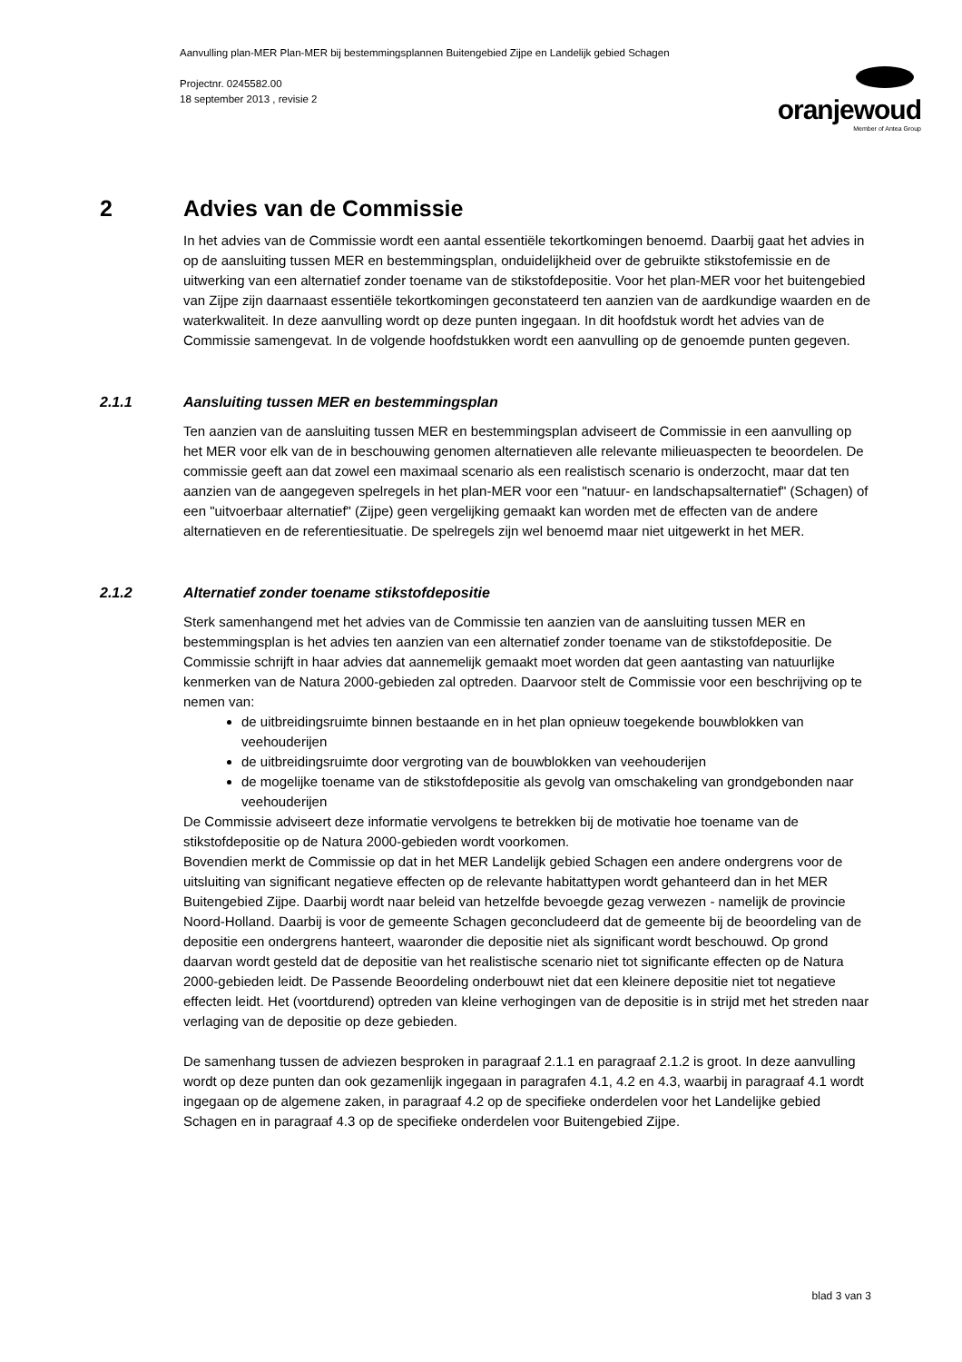Aanvulling plan-MER Plan-MER bij bestemmingsplannen Buitengebied Zijpe en Landelijk gebied Schagen
Projectnr. 0245582.00
18 september 2013 , revisie 2
oranjewoud
Member of Antea Group
2 Advies van de Commissie
In het advies van de Commissie wordt een aantal essentiële tekortkomingen benoemd. Daarbij gaat het advies in op de aansluiting tussen MER en bestemmingsplan, onduidelijkheid over de gebruikte stikstofemissie en de uitwerking van een alternatief zonder toename van de stikstofdepositie. Voor het plan-MER voor het buitengebied van Zijpe zijn daarnaast essentiële tekortkomingen geconstateerd ten aanzien van de aardkundige waarden en de waterkwaliteit. In deze aanvulling wordt op deze punten ingegaan. In dit hoofdstuk wordt het advies van de Commissie samengevat. In de volgende hoofdstukken wordt een aanvulling op de genoemde punten gegeven.
2.1.1 Aansluiting tussen MER en bestemmingsplan
Ten aanzien van de aansluiting tussen MER en bestemmingsplan adviseert de Commissie in een aanvulling op het MER voor elk van de in beschouwing genomen alternatieven alle relevante milieuaspecten te beoordelen. De commissie geeft aan dat zowel een maximaal scenario als een realistisch scenario is onderzocht, maar dat ten aanzien van de aangegeven spelregels in het plan-MER voor een "natuur- en landschapsalternatief" (Schagen) of een "uitvoerbaar alternatief" (Zijpe) geen vergelijking gemaakt kan worden met de effecten van de andere alternatieven en de referentiesituatie. De spelregels zijn wel benoemd maar niet uitgewerkt in het MER.
2.1.2 Alternatief zonder toename stikstofdepositie
Sterk samenhangend met het advies van de Commissie ten aanzien van de aansluiting tussen MER en bestemmingsplan is het advies ten aanzien van een alternatief zonder toename van de stikstofdepositie. De Commissie schrijft in haar advies dat aannemelijk gemaakt moet worden dat geen aantasting van natuurlijke kenmerken van de Natura 2000-gebieden zal optreden. Daarvoor stelt de Commissie voor een beschrijving op te nemen van:
de uitbreidingsruimte binnen bestaande en in het plan opnieuw toegekende bouwblokken van veehouderijen
de uitbreidingsruimte door vergroting van de bouwblokken van veehouderijen
de mogelijke toename van de stikstofdepositie als gevolg van omschakeling van grondgebonden naar veehouderijen
De Commissie adviseert deze informatie vervolgens te betrekken bij de motivatie hoe toename van de stikstofdepositie op de Natura 2000-gebieden wordt voorkomen.
Bovendien merkt de Commissie op dat in het MER Landelijk gebied Schagen een andere ondergrens voor de uitsluiting van significant negatieve effecten op de relevante habitattypen wordt gehanteerd dan in het MER Buitengebied Zijpe. Daarbij wordt naar beleid van hetzelfde bevoegde gezag verwezen - namelijk de provincie Noord-Holland. Daarbij is voor de gemeente Schagen geconcludeerd dat de gemeente bij de beoordeling van de depositie een ondergrens hanteert, waaronder die depositie niet als significant wordt beschouwd. Op grond daarvan wordt gesteld dat de depositie van het realistische scenario niet tot significante effecten op de Natura 2000-gebieden leidt. De Passende Beoordeling onderbouwt niet dat een kleinere depositie niet tot negatieve effecten leidt. Het (voortdurend) optreden van kleine verhogingen van de depositie is in strijd met het streden naar verlaging van de depositie op deze gebieden.
De samenhang tussen de adviezen besproken in paragraaf 2.1.1 en paragraaf 2.1.2 is groot. In deze aanvulling wordt op deze punten dan ook gezamenlijk ingegaan in paragrafen 4.1, 4.2 en 4.3, waarbij in paragraaf 4.1 wordt ingegaan op de algemene zaken, in paragraaf 4.2 op de specifieke onderdelen voor het Landelijke gebied Schagen en in paragraaf 4.3 op de specifieke onderdelen voor Buitengebied Zijpe.
blad 3 van 3